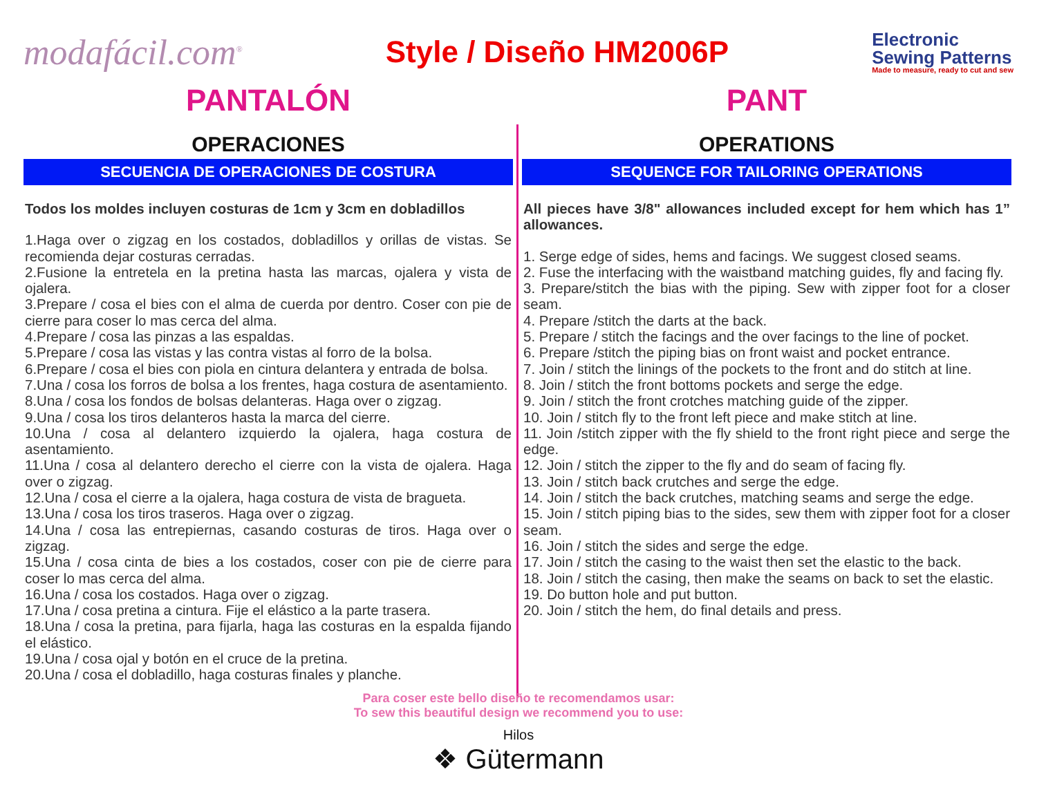modafácil.com<sup>®</sup>
Style / Diseño HM2006P
Electronic
Sewing Patterns
Made to measure, ready to cut and sew
PANTALÓN
OPERACIONES
SECUENCIA DE OPERACIONES DE COSTURA
Todos los moldes incluyen costuras de 1cm y 3cm en dobladillos
1.Haga over o zigzag en los costados, dobladillos y orillas de vistas. Se recomienda dejar costuras cerradas.
2.Fusione la entretela en la pretina hasta las marcas, ojalera y vista de ojalera.
3.Prepare / cosa el bies con el alma de cuerda por dentro. Coser con pie de cierre para coser lo mas cerca del alma.
4.Prepare / cosa las pinzas a las espaldas.
5.Prepare / cosa las vistas y las contra vistas al forro de la bolsa.
6.Prepare / cosa el bies con piola en cintura delantera y entrada de bolsa.
7.Una / cosa los forros de bolsa a los frentes, haga costura de asentamiento.
8.Una / cosa los fondos de bolsas delanteras. Haga over o zigzag.
9.Una / cosa los tiros delanteros hasta la marca del cierre.
10.Una / cosa al delantero izquierdo la ojalera, haga costura de asentamiento.
11.Una / cosa al delantero derecho el cierre con la vista de ojalera. Haga over o zigzag.
12.Una / cosa el cierre a la ojalera, haga costura de vista de bragueta.
13.Una / cosa los tiros traseros. Haga over o zigzag.
14.Una / cosa las entrepiernas, casando costuras de tiros. Haga over o zigzag.
15.Una / cosa cinta de bies a los costados, coser con pie de cierre para coser lo mas cerca del alma.
16.Una / cosa los costados. Haga over o zigzag.
17.Una / cosa pretina a cintura. Fije el elástico a la parte trasera.
18.Una / cosa la pretina, para fijarla, haga las costuras en la espalda fijando el elástico.
19.Una / cosa ojal y botón en el cruce de la pretina.
20.Una / cosa el dobladillo, haga costuras finales y planche.
PANT
OPERATIONS
SEQUENCE FOR TAILORING OPERATIONS
All pieces have 3/8" allowances included except for hem which has 1” allowances.
1. Serge edge of sides, hems and facings. We suggest closed seams.
2. Fuse the interfacing with the waistband matching guides, fly and facing fly.
3. Prepare/stitch the bias with the piping. Sew with zipper foot for a closer seam.
4. Prepare /stitch the darts at the back.
5. Prepare / stitch the facings and the over facings to the line of pocket.
6. Prepare /stitch the piping bias on front waist and pocket entrance.
7. Join / stitch the linings of the pockets to the front and do stitch at line.
8. Join / stitch the front bottoms pockets and serge the edge.
9. Join / stitch the front crotches matching guide of the zipper.
10. Join / stitch fly to the front left piece and make stitch at line.
11. Join /stitch zipper with the fly shield to the front right piece and serge the edge.
12. Join / stitch the zipper to the fly and do seam of facing fly.
13. Join / stitch back crutches and serge the edge.
14. Join / stitch the back crutches, matching seams and serge the edge.
15. Join / stitch piping bias to the sides, sew them with zipper foot for a closer seam.
16. Join / stitch the sides and serge the edge.
17. Join / stitch the casing to the waist then set the elastic to the back.
18. Join / stitch the casing, then make the seams on back to set the elastic.
19. Do button hole and put button.
20. Join / stitch the hem, do final details and press.
Para coser este bello diseño te recomendamos usar:
To sew this beautiful design we recommend you to use:
Hilos
❖ Gütermann